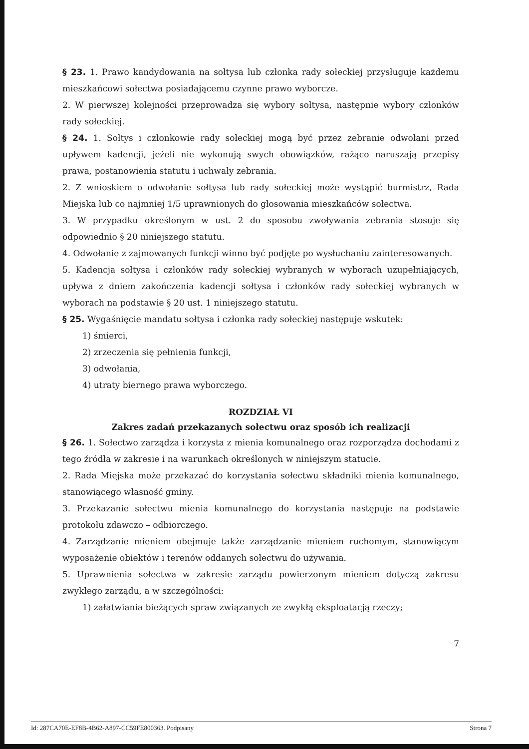§ 23. 1. Prawo kandydowania na sołtysa lub członka rady sołeckiej przysługuje każdemu mieszkańcowi sołectwa posiadającemu czynne prawo wyborcze.
2. W pierwszej kolejności przeprowadza się wybory sołtysa, następnie wybory członków rady sołeckiej.
§ 24. 1. Sołtys i członkowie rady sołeckiej mogą być przez zebranie odwołani przed upływem kadencji, jeżeli nie wykonują swych obowiązków, rażąco naruszają przepisy prawa, postanowienia statutu i uchwały zebrania.
2. Z wnioskiem o odwołanie sołtysa lub rady sołeckiej może wystąpić burmistrz, Rada Miejska lub co najmniej 1/5 uprawnionych do głosowania mieszkańców sołectwa.
3. W przypadku określonym w ust. 2 do sposobu zwoływania zebrania stosuje się odpowiednio § 20 niniejszego statutu.
4. Odwołanie z zajmowanych funkcji winno być podjęte po wysłuchaniu zainteresowanych.
5. Kadencja sołtysa i członków rady sołeckiej wybranych w wyborach uzupełniających, upływa z dniem zakończenia kadencji sołtysa i członków rady sołeckiej wybranych w wyborach na podstawie § 20 ust. 1 niniejszego statutu.
§ 25. Wygaśnięcie mandatu sołtysa i członka rady sołeckiej następuje wskutek:
1) śmierci,
2) zrzeczenia się pełnienia funkcji,
3) odwołania,
4) utraty biernego prawa wyborczego.
ROZDZIAŁ VI
Zakres zadań przekazanych sołectwu oraz sposób ich realizacji
§ 26. 1. Sołectwo zarządza i korzysta z mienia komunalnego oraz rozporządza dochodami z tego źródła w zakresie i na warunkach określonych w niniejszym statucie.
2. Rada Miejska może przekazać do korzystania sołectwu składniki mienia komunalnego, stanowiącego własność gminy.
3. Przekazanie sołectwu mienia komunalnego do korzystania następuje na podstawie protokołu zdawczo – odbiorczego.
4. Zarządzanie mieniem obejmuje także zarządzanie mieniem ruchomym, stanowiącym wyposażenie obiektów i terenów oddanych sołectwu do używania.
5. Uprawnienia sołectwa w zakresie zarządu powierzonym mieniem dotyczą zakresu zwykłego zarządu, a w szczególności:
1) załatwiania bieżących spraw związanych ze zwykłą eksploatacją rzeczy;
7
Id: 287CA70E-EF8B-4B62-A897-CC59FE800363. Podpisany Strona 7